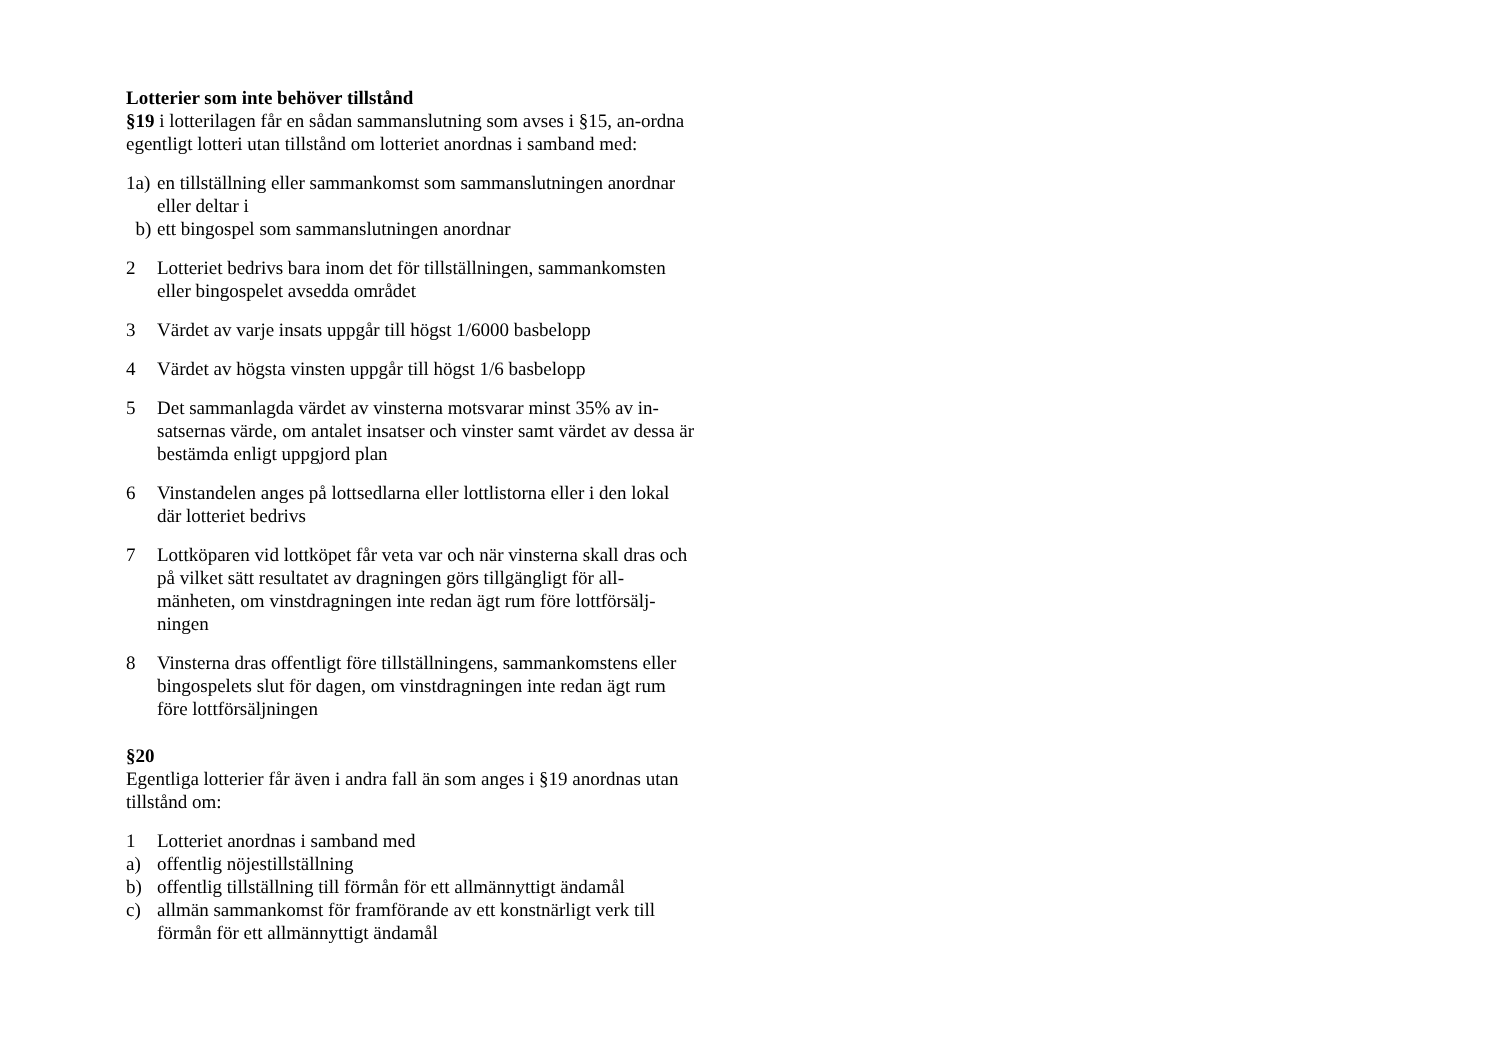Lotterier som inte behöver tillstånd
§19 i lotterilagen får en sådan sammanslutning som avses i §15, an-ordna egentligt lotteri utan tillstånd om lotteriet anordnas i samband med:
1a) en tillställning eller sammankomst som sammanslutningen anordnar eller deltar i
b) ett bingospel som sammanslutningen anordnar
2 Lotteriet bedrivs bara inom det för tillställningen, sammankomsten eller bingospelet avsedda området
3 Värdet av varje insats uppgår till högst 1/6000 basbelopp
4 Värdet av högsta vinsten uppgår till högst 1/6 basbelopp
5 Det sammanlagda värdet av vinsterna motsvarar minst 35% av in-satsernas värde, om antalet insatser och vinster samt värdet av dessa är bestämda enligt uppgjord plan
6 Vinstandelen anges på lottsedlarna eller lottlistorna eller i den lokal där lotteriet bedrivs
7 Lottköparen vid lottköpet får veta var och när vinsterna skall dras och på vilket sätt resultatet av dragningen görs tillgängligt för all-mänheten, om vinstdragningen inte redan ägt rum före lottförsälj-ningen
8 Vinsterna dras offentligt före tillställningens, sammankomstens eller bingospelets slut för dagen, om vinstdragningen inte redan ägt rum före lottförsäljningen
§20
Egentliga lotterier får även i andra fall än som anges i §19 anordnas utan tillstånd om:
1 Lotteriet anordnas i samband med
a) offentlig nöjestillställning
b) offentlig tillställning till förmån för ett allmännyttigt ändamål
c) allmän sammankomst för framförande av ett konstnärligt verk till förmån för ett allmännyttigt ändamål